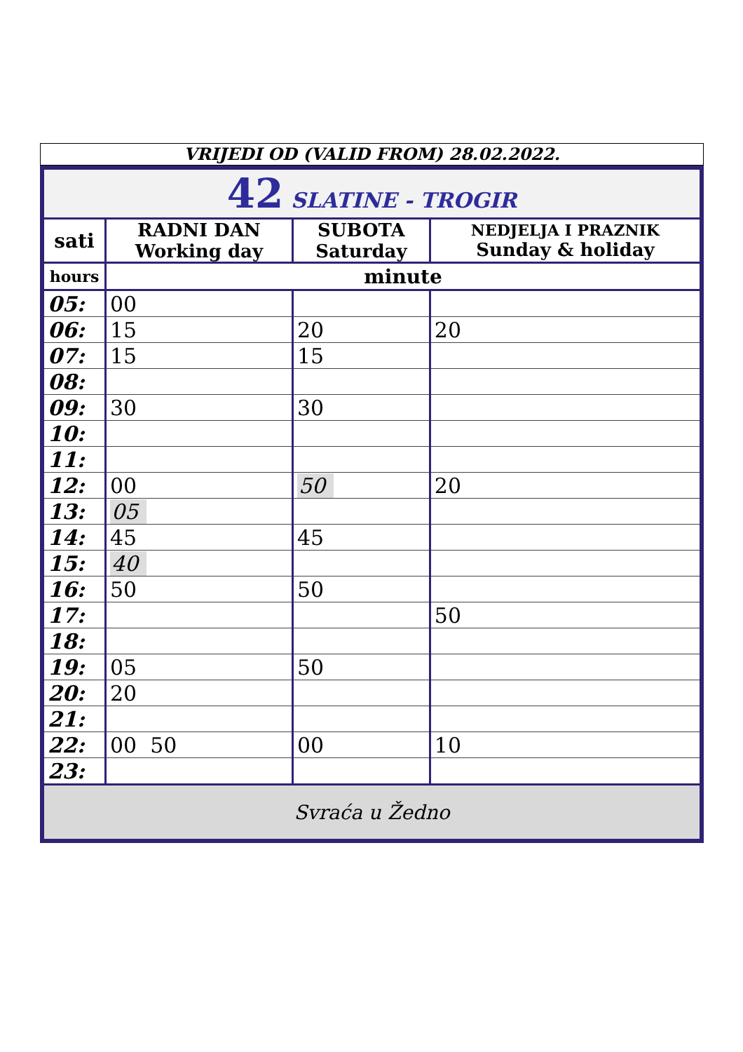VRIJEDI OD (VALID FROM) 28.02.2022.
| 42 SLATINE - TROGIR | | | |
| sati | RADNI DAN Working day | SUBOTA Saturday | NEDJELJA I PRAZNIK Sunday & holiday |
| hours | minute | | |
| 05: | 00 | | |
| 06: | 15 | 20 | 20 |
| 07: | 15 | 15 | |
| 08: | | | |
| 09: | 30 | 30 | |
| 10: | | | |
| 11: | | | |
| 12: | 00 | 50 | 20 |
| 13: | 05 | | |
| 14: | 45 | 45 | |
| 15: | 40 | | |
| 16: | 50 | 50 | |
| 17: | | | 50 |
| 18: | | | |
| 19: | 05 | 50 | |
| 20: | 20 | | |
| 21: | | | |
| 22: | 00 50 | 00 | 10 |
| 23: | | | |
| Svraća u Žedno | | | |